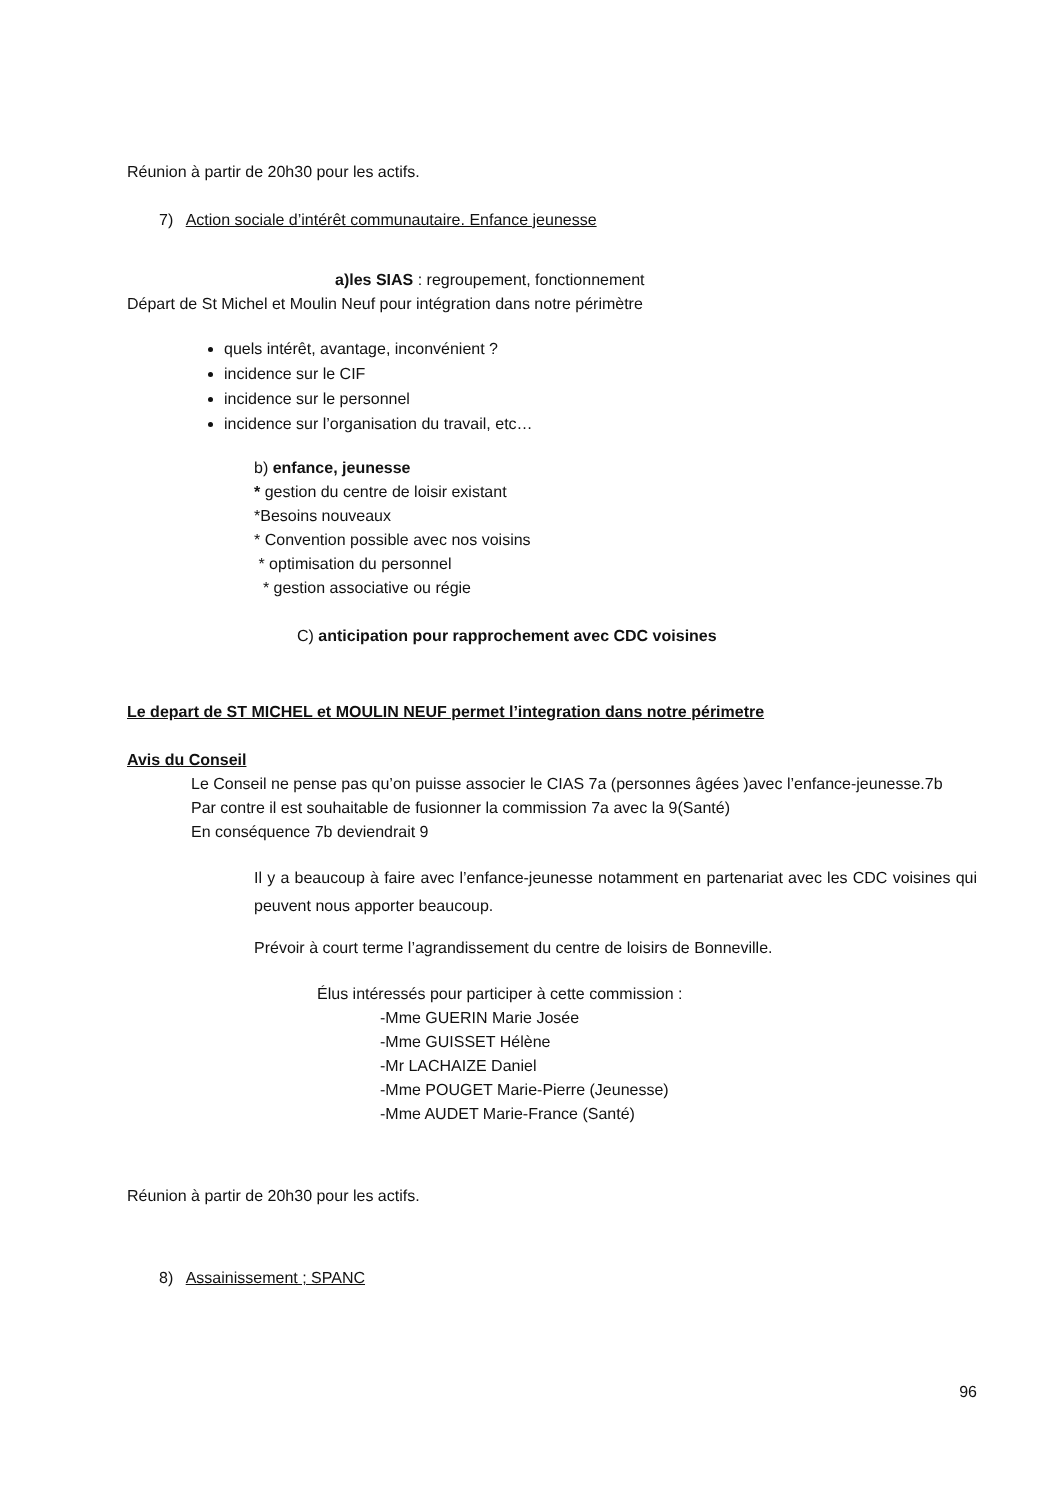Réunion à partir de 20h30 pour les actifs.
7) Action sociale d’intérêt communautaire. Enfance jeunesse
a)les SIAS : regroupement, fonctionnement
Départ de St Michel et Moulin Neuf pour intégration dans notre périmètre
quels intérêt, avantage, inconvénient ?
incidence sur le CIF
incidence sur le personnel
incidence sur l’organisation du travail, etc…
b) enfance, jeunesse
* gestion du centre de loisir existant
*Besoins nouveaux
* Convention possible avec nos voisins
* optimisation du personnel
* gestion associative ou régie
C) anticipation pour rapprochement avec CDC voisines
Le depart de ST MICHEL et MOULIN NEUF permet l’integration dans notre périmetre
Avis du Conseil
Le Conseil ne pense pas qu’on puisse associer le CIAS 7a (personnes âgées )avec l’enfance-jeunesse.7b
Par contre il est souhaitable de fusionner la commission 7a avec la 9(Santé)
En conséquence 7b deviendrait 9
Il y a beaucoup à faire avec l’enfance-jeunesse notamment en partenariat avec les CDC voisines qui peuvent nous apporter beaucoup.
Prévoir à court terme l’agrandissement du centre de loisirs de Bonneville.
Élus intéressés pour participer à cette commission :
-Mme GUERIN Marie Josée
-Mme GUISSET Hélène
-Mr LACHAIZE Daniel
-Mme POUGET Marie-Pierre (Jeunesse)
-Mme AUDET Marie-France (Santé)
Réunion à partir de 20h30 pour les actifs.
8) Assainissement ; SPANC
96